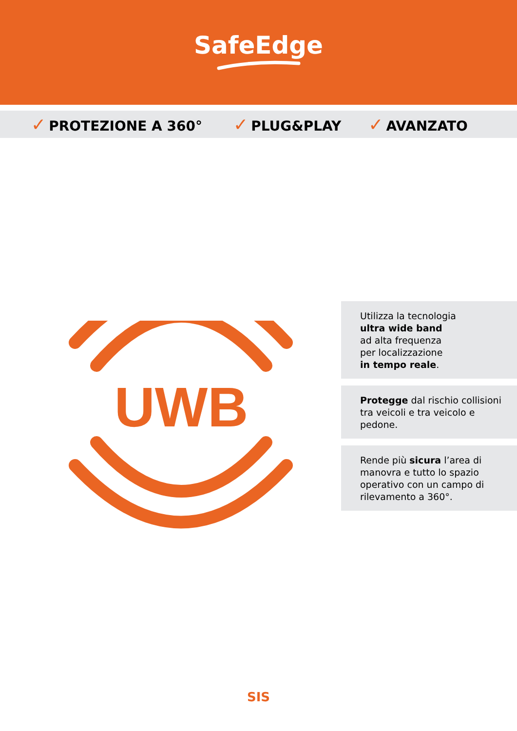SafeEdge
✓ PROTEZIONE A 360° ✓ PLUG&PLAY ✓ AVANZATO
UWB
Utilizza la tecnologia
ultra wide band
ad alta frequenza
per localizzazione
in tempo reale.
Protegge dal rischio collisioni tra veicoli e tra veicolo e pedone.
Rende più sicura l’area di manovra e tutto lo spazio operativo con un campo di rilevamento a 360°.
SIS